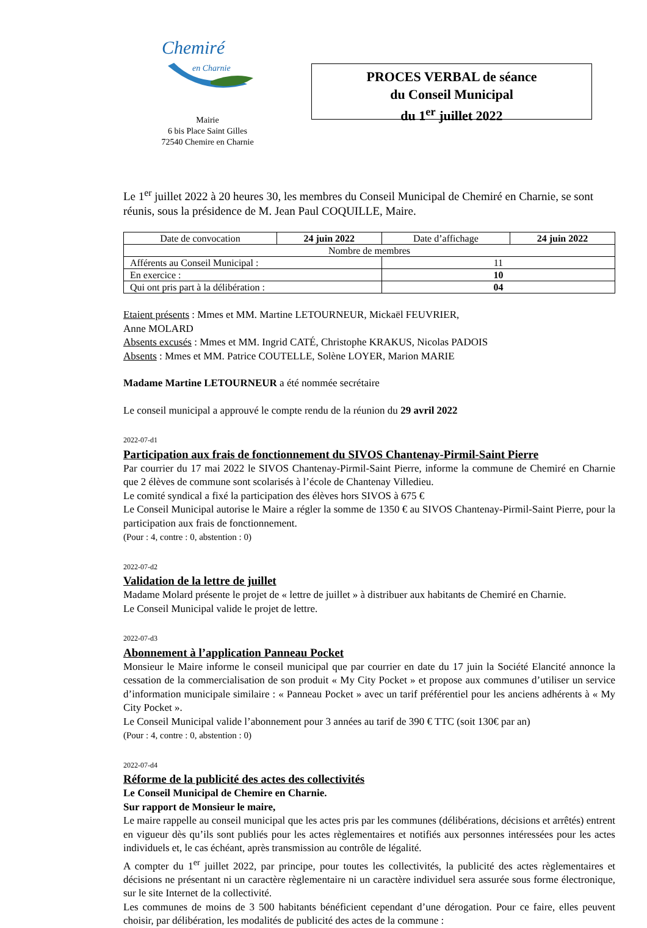Chemiré
en Charnie
Mairie
6 bis Place Saint Gilles
72540 Chemire en Charnie
PROCES VERBAL de séance
du Conseil Municipal
du 1<sup>er</sup> juillet 2022
Le 1<sup>er</sup> juillet 2022 à 20 heures 30, les membres du Conseil Municipal de Chemiré en Charnie, se sont réunis, sous la présidence de M. Jean Paul COQUILLE, Maire.
| Date de convocation | 24 juin 2022 | Date d’affichage | 24 juin 2022 |
| Nombre de membres | | | |
| Afférents au Conseil Municipal : | | 11 | |
| En exercice : | | 10 | |
| Qui ont pris part à la délibération : | | 04 | |
Etaient présents : Mmes et MM. Martine LETOURNEUR, Mickaël FEUVRIER,
Anne MOLARD
Absents excusés : Mmes et MM. Ingrid CATÉ, Christophe KRAKUS, Nicolas PADOIS
Absents : Mmes et MM. Patrice COUTELLE, Solène LOYER, Marion MARIE
Madame Martine LETOURNEUR a été nommée secrétaire
Le conseil municipal a approuvé le compte rendu de la réunion du 29 avril 2022
2022-07-d1
Participation aux frais de fonctionnement du SIVOS Chantenay-Pirmil-Saint Pierre
Par courrier du 17 mai 2022 le SIVOS Chantenay-Pirmil-Saint Pierre, informe la commune de Chemiré en Charnie que 2 élèves de commune sont scolarisés à l’école de Chantenay Villedieu.
Le comité syndical a fixé la participation des élèves hors SIVOS à 675 €
Le Conseil Municipal autorise le Maire a régler la somme de 1350 € au SIVOS Chantenay-Pirmil-Saint Pierre, pour la participation aux frais de fonctionnement.
(Pour : 4, contre : 0, abstention : 0)
2022-07-d2
Validation de la lettre de juillet
Madame Molard présente le projet de « lettre de juillet » à distribuer aux habitants de Chemiré en Charnie.
Le Conseil Municipal valide le projet de lettre.
2022-07-d3
Abonnement à l’application Panneau Pocket
Monsieur le Maire informe le conseil municipal que par courrier en date du 17 juin la Société Elancité annonce la cessation de la commercialisation de son produit « My City Pocket » et propose aux communes d’utiliser un service d’information municipale similaire : « Panneau Pocket » avec un tarif préférentiel pour les anciens adhérents à « My City Pocket ».
Le Conseil Municipal valide l’abonnement pour 3 années au tarif de 390 € TTC (soit 130€ par an)
(Pour : 4, contre : 0, abstention : 0)
2022-07-d4
Réforme de la publicité des actes des collectivités
Le Conseil Municipal de Chemire en Charnie.
Sur rapport de Monsieur le maire,
Le maire rappelle au conseil municipal que les actes pris par les communes (délibérations, décisions et arrêtés) entrent en vigueur dès qu’ils sont publiés pour les actes règlementaires et notifiés aux personnes intéressées pour les actes individuels et, le cas échéant, après transmission au contrôle de légalité.
A compter du 1<sup>er</sup> juillet 2022, par principe, pour toutes les collectivités, la publicité des actes règlementaires et décisions ne présentant ni un caractère règlementaire ni un caractère individuel sera assurée sous forme électronique, sur le site Internet de la collectivité.
Les communes de moins de 3 500 habitants bénéficient cependant d’une dérogation. Pour ce faire, elles peuvent choisir, par délibération, les modalités de publicité des actes de la commune :